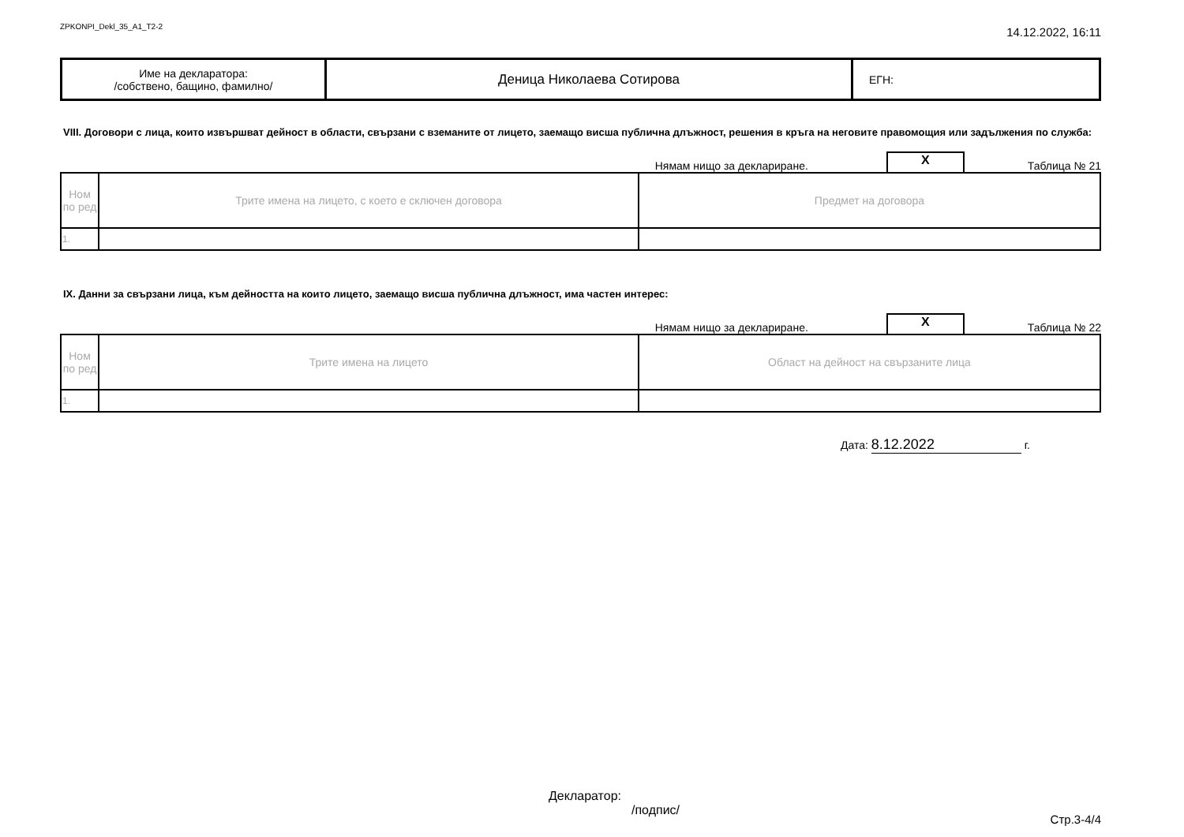ZPKONPI_Dekl_35_A1_T2-2 14.12.2022, 16:11
| Име на декларатора: /собствено, бащино, фамилно/ | Деница Николаева Сотирова | ЕГН: |
VIII. Договори с лица, които извършват дейност в области, свързани с вземаните от лицето, заемащо висша публична длъжност, решения в кръга на неговите правомощия или задължения по служба:
Нямам нищо за деклариране. X Таблица № 21
| Ном по ред | Трите имена на лицето, с което е сключен договора | Предмет на договора |
| 1. | | |
IX. Данни за свързани лица, към дейността на които лицето, заемащо висша публична длъжност, има частен интерес:
Нямам нищо за деклариране. X Таблица № 22
| Ном по ред | Трите имена на лицето | Област на дейност на свързаните лица |
| 1. | | |
Дата: 8.12.2022 г.
Декларатор:
/подпис/
Стр.3-4/4